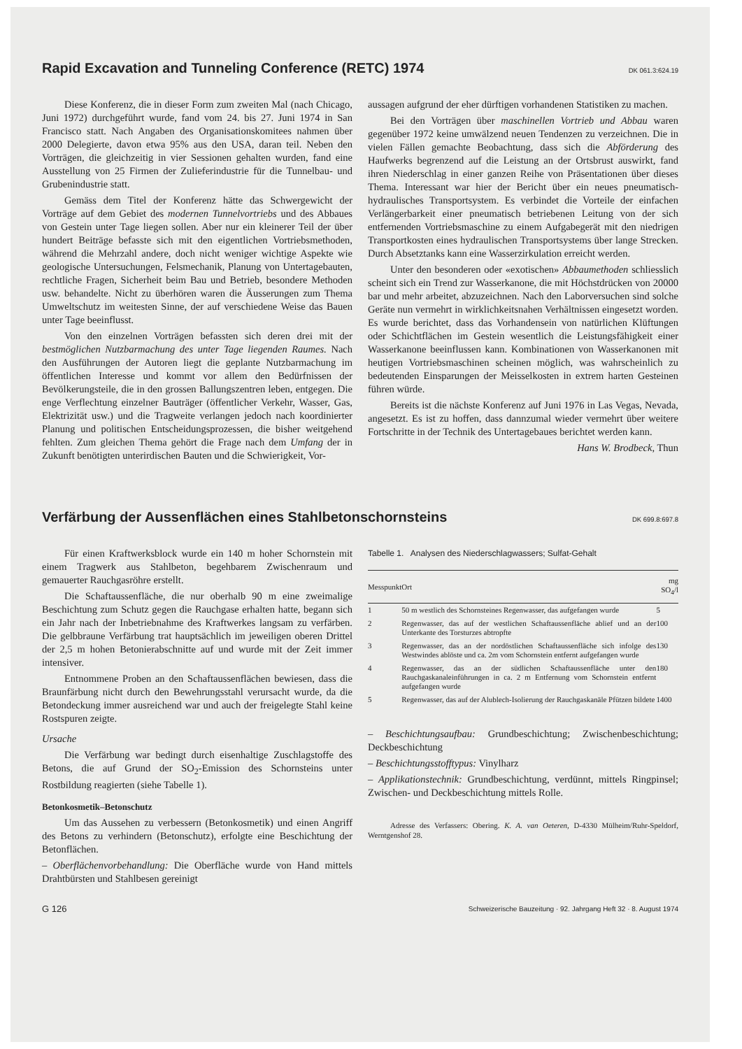Rapid Excavation and Tunneling Conference (RETC) 1974 DK 061.3:624.19
Diese Konferenz, die in dieser Form zum zweiten Mal (nach Chicago, Juni 1972) durchgeführt wurde, fand vom 24. bis 27. Juni 1974 in San Francisco statt. Nach Angaben des Organisationskomitees nahmen über 2000 Delegierte, davon etwa 95% aus den USA, daran teil. Neben den Vorträgen, die gleichzeitig in vier Sessionen gehalten wurden, fand eine Ausstellung von 25 Firmen der Zulieferindustrie für die Tunnelbau- und Grubenindustrie statt.
Gemäss dem Titel der Konferenz hätte das Schwergewicht der Vorträge auf dem Gebiet des modernen Tunnelvortriebs und des Abbaues von Gestein unter Tage liegen sollen. Aber nur ein kleinerer Teil der über hundert Beiträge befasste sich mit den eigentlichen Vortriebsmethoden, während die Mehrzahl andere, doch nicht weniger wichtige Aspekte wie geologische Untersuchungen, Felsmechanik, Planung von Untertagebauten, rechtliche Fragen, Sicherheit beim Bau und Betrieb, besondere Methoden usw. behandelte. Nicht zu überhören waren die Äusserungen zum Thema Umweltschutz im weitesten Sinne, der auf verschiedene Weise das Bauen unter Tage beeinflusst.
Von den einzelnen Vorträgen befassten sich deren drei mit der bestmöglichen Nutzbarmachung des unter Tage liegenden Raumes. Nach den Ausführungen der Autoren liegt die geplante Nutzbarmachung im öffentlichen Interesse und kommt vor allem den Bedürfnissen der Bevölkerungsteile, die in den grossen Ballungszentren leben, entgegen. Die enge Verflechtung einzelner Bauträger (öffentlicher Verkehr, Wasser, Gas, Elektrizität usw.) und die Tragweite verlangen jedoch nach koordinierter Planung und politischen Entscheidungsprozessen, die bisher weitgehend fehlten. Zum gleichen Thema gehört die Frage nach dem Umfang der in Zukunft benötigten unterirdischen Bauten und die Schwierigkeit, Vor-
aussagen aufgrund der eher dürftigen vorhandenen Statistiken zu machen.
Bei den Vorträgen über maschinellen Vortrieb und Abbau waren gegenüber 1972 keine umwälzend neuen Tendenzen zu verzeichnen. Die in vielen Fällen gemachte Beobachtung, dass sich die Abförderung des Haufwerks begrenzend auf die Leistung an der Ortsbrust auswirkt, fand ihren Niederschlag in einer ganzen Reihe von Präsentationen über dieses Thema. Interessant war hier der Bericht über ein neues pneumatisch-hydraulisches Transportsystem. Es verbindet die Vorteile der einfachen Verlängerbarkeit einer pneumatisch betriebenen Leitung von der sich entfernenden Vortriebsmaschine zu einem Aufgabegerät mit den niedrigen Transportkosten eines hydraulischen Transportsystems über lange Strecken. Durch Absetztanks kann eine Wasserzirkulation erreicht werden.
Unter den besonderen oder «exotischen» Abbaumethoden schliesslich scheint sich ein Trend zur Wasserkanone, die mit Höchstdrücken von 20000 bar und mehr arbeitet, abzuzeichnen. Nach den Laborversuchen sind solche Geräte nun vermehrt in wirklichkeitsnahen Verhältnissen eingesetzt worden. Es wurde berichtet, dass das Vorhandensein von natürlichen Klüftungen oder Schichtflächen im Gestein wesentlich die Leistungsfähigkeit einer Wasserkanone beeinflussen kann. Kombinationen von Wasserkanonen mit heutigen Vortriebsmaschinen scheinen möglich, was wahrscheinlich zu bedeutenden Einsparungen der Meisselkosten in extrem harten Gesteinen führen würde.
Bereits ist die nächste Konferenz auf Juni 1976 in Las Vegas, Nevada, angesetzt. Es ist zu hoffen, dass dannzumal wieder vermehrt über weitere Fortschritte in der Technik des Untertagebaues berichtet werden kann.
Hans W. Brodbeck, Thun
Verfärbung der Aussenflächen eines Stahlbetonschornsteins DK 699.8:697.8
Für einen Kraftwerksblock wurde ein 140 m hoher Schornstein mit einem Tragwerk aus Stahlbeton, begehbarem Zwischenraum und gemauerter Rauchgasröhre erstellt.
Die Schaftaussenfläche, die nur oberhalb 90 m eine zweimalige Beschichtung zum Schutz gegen die Rauchgase erhalten hatte, begann sich ein Jahr nach der Inbetriebnahme des Kraftwerkes langsam zu verfärben. Die gelbbraune Verfärbung trat hauptsächlich im jeweiligen oberen Drittel der 2,5 m hohen Betonierabschnitte auf und wurde mit der Zeit immer intensiver.
Entnommene Proben an den Schaftaussenflächen bewiesen, dass die Braunfärbung nicht durch den Bewehrungsstahl verursacht wurde, da die Betondeckung immer ausreichend war und auch der freigelegte Stahl keine Rostspuren zeigte.
Ursache
Die Verfärbung war bedingt durch eisenhaltige Zuschlagstoffe des Betons, die auf Grund der SO<sub>2</sub>-Emission des Schornsteins unter Rostbildung reagierten (siehe Tabelle 1).
Betonkosmetik–Betonschutz
Um das Aussehen zu verbessern (Betonkosmetik) und einen Angriff des Betons zu verhindern (Betonschutz), erfolgte eine Beschichtung der Betonflächen.
– Oberflächenvorbehandlung: Die Oberfläche wurde von Hand mittels Drahtbürsten und Stahlbesen gereinigt
Tabelle 1. Analysen des Niederschlagwassers; Sulfat-Gehalt
| Messpunkt | Ort | mg SO<sub>4</sub>/l |
| --- | --- | --- |
| 1 | 50 m westlich des Schornsteines Regenwasser, das aufgefangen wurde | 5 |
| 2 | Regenwasser, das auf der westlichen Schaftaussenfläche ablief und an der Unterkante des Torsturzes abtropfte | 100 |
| 3 | Regenwasser, das an der nordöstlichen Schaftaussenfläche sich infolge des Westwindes ablöste und ca. 2m vom Schornstein entfernt aufgefangen wurde | 130 |
| 4 | Regenwasser, das an der südlichen Schaftaussenfläche unter den Rauchgaskanaleinführungen in ca. 2 m Entfernung vom Schornstein entfernt aufgefangen wurde | 180 |
| 5 | Regenwasser, das auf der Alublech-Isolierung der Rauchgaskanäle Pfützen bildete | 1400 |
– Beschichtungsaufbau: Grundbeschichtung; Zwischenbeschichtung; Deckbeschichtung
– Beschichtungsstofftypus: Vinylharz
– Applikationstechnik: Grundbeschichtung, verdünnt, mittels Ringpinsel; Zwischen- und Deckbeschichtung mittels Rolle.
Adresse des Verfassers: Obering. K. A. van Oeteren, D-4330 Mülheim/Ruhr-Speldorf, Werntgenshof 28.
G 126 Schweizerische Bauzeitung · 92. Jahrgang Heft 32 · 8. August 1974